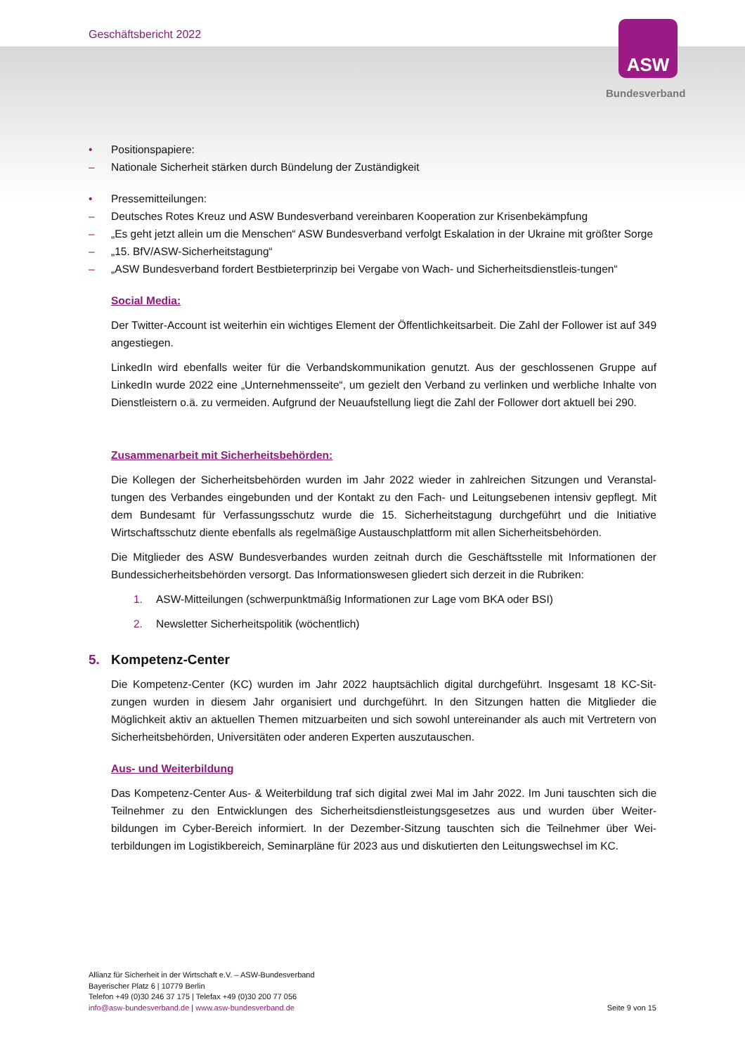Geschäftsbericht 2022 ASW
Bundesverband
• Positionspapiere:
– Nationale Sicherheit stärken durch Bündelung der Zuständigkeit
• Pressemitteilungen:
– Deutsches Rotes Kreuz und ASW Bundesverband vereinbaren Kooperation zur Krisenbekämpfung
– „Es geht jetzt allein um die Menschen“ ASW Bundesverband verfolgt Eskalation in der Ukraine mit größter Sorge
– „15. BfV/ASW-Sicherheitstagung“
– „ASW Bundesverband fordert Bestbieterprinzip bei Vergabe von Wach- und Sicherheitsdienstleis-tungen“
Social Media:
Der Twitter-Account ist weiterhin ein wichtiges Element der Öffentlichkeitsarbeit. Die Zahl der Follower ist auf 349 angestiegen.
LinkedIn wird ebenfalls weiter für die Verbandskommunikation genutzt. Aus der geschlossenen Gruppe auf LinkedIn wurde 2022 eine „Unternehmensseite“, um gezielt den Verband zu verlinken und werbliche Inhalte von Dienstleistern o.ä. zu vermeiden. Aufgrund der Neuaufstellung liegt die Zahl der Follower dort aktuell bei 290.
Zusammenarbeit mit Sicherheitsbehörden:
Die Kollegen der Sicherheitsbehörden wurden im Jahr 2022 wieder in zahlreichen Sitzungen und Veranstal-tungen des Verbandes eingebunden und der Kontakt zu den Fach- und Leitungsebenen intensiv gepflegt. Mit dem Bundesamt für Verfassungsschutz wurde die 15. Sicherheitstagung durchgeführt und die Initiative Wirtschaftsschutz diente ebenfalls als regelmäßige Austauschplattform mit allen Sicherheitsbehörden.
Die Mitglieder des ASW Bundesverbandes wurden zeitnah durch die Geschäftsstelle mit Informationen der Bundessicherheitsbehörden versorgt. Das Informationswesen gliedert sich derzeit in die Rubriken:
1. ASW-Mitteilungen (schwerpunktmäßig Informationen zur Lage vom BKA oder BSI)
2. Newsletter Sicherheitspolitik (wöchentlich)
5. Kompetenz-Center
Die Kompetenz-Center (KC) wurden im Jahr 2022 hauptsächlich digital durchgeführt. Insgesamt 18 KC-Sit-zungen wurden in diesem Jahr organisiert und durchgeführt. In den Sitzungen hatten die Mitglieder die Möglichkeit aktiv an aktuellen Themen mitzuarbeiten und sich sowohl untereinander als auch mit Vertretern von Sicherheitsbehörden, Universitäten oder anderen Experten auszutauschen.
Aus- und Weiterbildung
Das Kompetenz-Center Aus- & Weiterbildung traf sich digital zwei Mal im Jahr 2022. Im Juni tauschten sich die Teilnehmer zu den Entwicklungen des Sicherheitsdienstleistungsgesetzes aus und wurden über Weiter-bildungen im Cyber-Bereich informiert. In der Dezember-Sitzung tauschten sich die Teilnehmer über Wei-terbildungen im Logistikbereich, Seminarpläne für 2023 aus und diskutierten den Leitungswechsel im KC.
Allianz für Sicherheit in der Wirtschaft e.V. – ASW-Bundesverband
Bayerischer Platz 6 | 10779 Berlin
Telefon +49 (0)30 246 37 175 | Telefax +49 (0)30 200 77 056
info@asw-bundesverband.de | www.asw-bundesverband.de
Seite 9 von 15